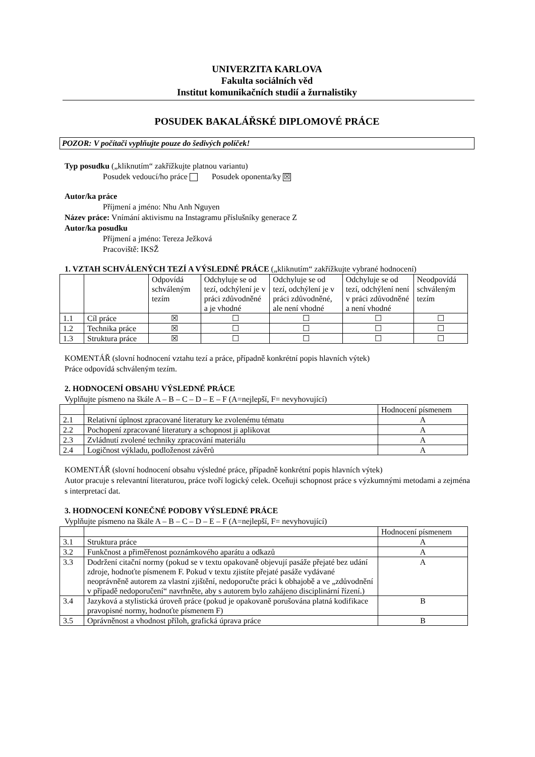UNIVERZITA KARLOVA
Fakulta sociálních věd
Institut komunikačních studií a žurnalistiky
POSUDEK BAKALÁŘSKÉ DIPLOMOVÉ PRÁCE
POZOR: V počítači vyplňujte pouze do šedivých políček!
Typ posudku („kliknutím“ zakřížkujte platnou variantu)
Posudek vedoucí/ho práce Posudek oponenta/ky ☒
Autor/ka práce
Příjmení a jméno: Nhu Anh Nguyen
Název práce: Vnímání aktivismu na Instagramu příslušníky generace Z
Autor/ka posudku
Příjmení a jméno: Tereza Ježková
Pracoviště: IKSŽ
1. VZTAH SCHVÁLENÝCH TEZÍ A VÝSLEDNÉ PRÁCE („kliknutím“ zakřížkujte vybrané hodnocení)
| | | Odpovídá schváleným tezím | Odchyluje se od tezí, odchýlení je v práci zdůvodněné a je vhodné | Odchyluje se od tezí, odchýlení je v práci zdůvodněné, ale není vhodné | Odchyluje se od tezí, odchýlení není v práci zdůvodněné a není vhodné | Neodpovídá schváleným tezím |
| --- | --- | --- | --- | --- | --- | --- |
| 1.1 | Cíl práce | ☒ | ☐ | ☐ | ☐ | ☐ |
| 1.2 | Technika práce | ☒ | ☐ | ☐ | ☐ | ☐ |
| 1.3 | Struktura práce | ☒ | ☐ | ☐ | ☐ | ☐ |
KOMENTÁŘ (slovní hodnocení vztahu tezí a práce, případně konkrétní popis hlavních výtek)
Práce odpovídá schváleným tezím.
2. HODNOCENÍ OBSAHU VÝSLEDNÉ PRÁCE
Vyplňujte písmeno na škále A – B – C – D – E – F (A=nejlepší, F= nevyhovující)
| | | Hodnocení písmenem |
| --- | --- | --- |
| 2.1 | Relativní úplnost zpracované literatury ke zvolenému tématu | A |
| 2.2 | Pochopení zpracované literatury a schopnost ji aplikovat | A |
| 2.3 | Zvládnutí zvolené techniky zpracování materiálu | A |
| 2.4 | Logičnost výkladu, podloženost závěrů | A |
KOMENTÁŘ (slovní hodnocení obsahu výsledné práce, případně konkrétní popis hlavních výtek)
Autor pracuje s relevantní literaturou, práce tvoří logický celek. Oceňuji schopnost práce s výzkumnými metodami a zejména s interpretací dat.
3. HODNOCENÍ KONEČNÉ PODOBY VÝSLEDNÉ PRÁCE
Vyplňujte písmeno na škále A – B – C – D – E – F (A=nejlepší, F= nevyhovující)
| | | Hodnocení písmenem |
| --- | --- | --- |
| 3.1 | Struktura práce | A |
| 3.2 | Funkčnost a přiměřenost poznámkového aparátu a odkazů | A |
| 3.3 | Dodržení citační normy (pokud se v textu opakovaně objevují pasáže přejaté bez udání zdroje, hodnoťte písmenem F. Pokud v textu zjistíte přejaté pasáže vydávané neoprávněně autorem za vlastní zjištění, nedoporučte práci k obhajobě a ve „zdůvodnění v případě nedoporučení“ navrhněte, aby s autorem bylo zahájeno disciplinární řízení.) | A |
| 3.4 | Jazyková a stylistická úroveň práce (pokud je opakovaně porušována platná kodifikace pravopisné normy, hodnoťte písmenem F) | B |
| 3.5 | Oprávněnost a vhodnost příloh, grafická úprava práce | B |